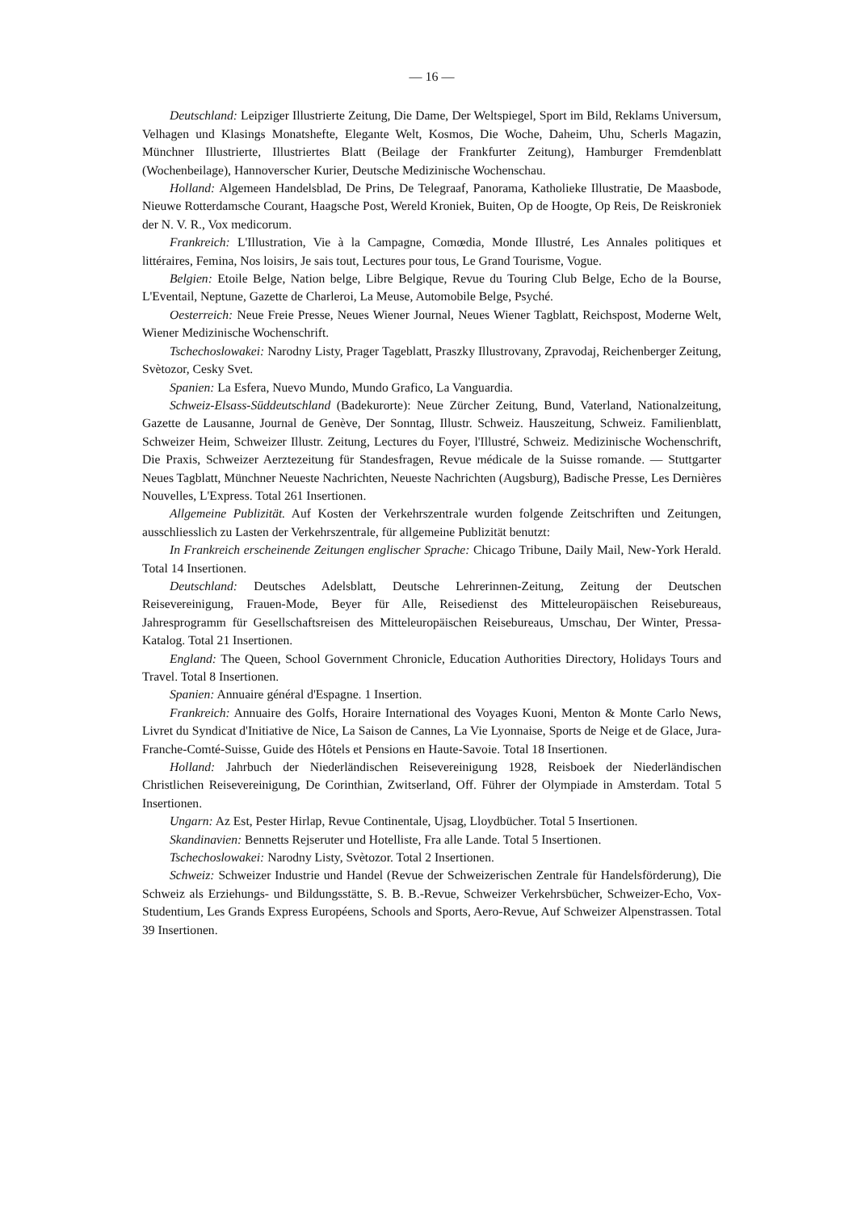— 16 —
Deutschland: Leipziger Illustrierte Zeitung, Die Dame, Der Weltspiegel, Sport im Bild, Reklams Universum, Velhagen und Klasings Monatshefte, Elegante Welt, Kosmos, Die Woche, Daheim, Uhu, Scherls Magazin, Münchner Illustrierte, Illustriertes Blatt (Beilage der Frankfurter Zeitung), Hamburger Fremdenblatt (Wochenbeilage), Hannoverscher Kurier, Deutsche Medizinische Wochenschau.
Holland: Algemeen Handelsblad, De Prins, De Telegraaf, Panorama, Katholieke Illustratie, De Maasbode, Nieuwe Rotterdamsche Courant, Haagsche Post, Wereld Kroniek, Buiten, Op de Hoogte, Op Reis, De Reiskroniek der N. V. R., Vox medicorum.
Frankreich: L'Illustration, Vie à la Campagne, Comœdia, Monde Illustré, Les Annales politiques et littéraires, Femina, Nos loisirs, Je sais tout, Lectures pour tous, Le Grand Tourisme, Vogue.
Belgien: Etoile Belge, Nation belge, Libre Belgique, Revue du Touring Club Belge, Echo de la Bourse, L'Eventail, Neptune, Gazette de Charleroi, La Meuse, Automobile Belge, Psyché.
Oesterreich: Neue Freie Presse, Neues Wiener Journal, Neues Wiener Tagblatt, Reichspost, Moderne Welt, Wiener Medizinische Wochenschrift.
Tschechoslowakei: Narodny Listy, Prager Tageblatt, Praszky Illustrovany, Zpravodaj, Reichenberger Zeitung, Svètozor, Cesky Svet.
Spanien: La Esfera, Nuevo Mundo, Mundo Grafico, La Vanguardia.
Schweiz-Elsass-Süddeutschland (Badekurorte): Neue Zürcher Zeitung, Bund, Vaterland, Nationalzeitung, Gazette de Lausanne, Journal de Genève, Der Sonntag, Illustr. Schweiz. Hauszeitung, Schweiz. Familienblatt, Schweizer Heim, Schweizer Illustr. Zeitung, Lectures du Foyer, l'Illustré, Schweiz. Medizinische Wochenschrift, Die Praxis, Schweizer Aerztezeitung für Standesfragen, Revue médicale de la Suisse romande. — Stuttgarter Neues Tagblatt, Münchner Neueste Nachrichten, Neueste Nachrichten (Augsburg), Badische Presse, Les Dernières Nouvelles, L'Express. Total 261 Insertionen.
Allgemeine Publizität. Auf Kosten der Verkehrszentrale wurden folgende Zeitschriften und Zeitungen, ausschliesslich zu Lasten der Verkehrszentrale, für allgemeine Publizität benutzt:
In Frankreich erscheinende Zeitungen englischer Sprache: Chicago Tribune, Daily Mail, New-York Herald. Total 14 Insertionen.
Deutschland: Deutsches Adelsblatt, Deutsche Lehrerinnen-Zeitung, Zeitung der Deutschen Reisevereinigung, Frauen-Mode, Beyer für Alle, Reisedienst des Mitteleuropäischen Reisebureaus, Jahresprogramm für Gesellschaftsreisen des Mitteleuropäischen Reisebureaus, Umschau, Der Winter, Pressa-Katalog. Total 21 Insertionen.
England: The Queen, School Government Chronicle, Education Authorities Directory, Holidays Tours and Travel. Total 8 Insertionen.
Spanien: Annuaire général d'Espagne. 1 Insertion.
Frankreich: Annuaire des Golfs, Horaire International des Voyages Kuoni, Menton & Monte Carlo News, Livret du Syndicat d'Initiative de Nice, La Saison de Cannes, La Vie Lyonnaise, Sports de Neige et de Glace, Jura-Franche-Comté-Suisse, Guide des Hôtels et Pensions en Haute-Savoie. Total 18 Insertionen.
Holland: Jahrbuch der Niederländischen Reisevereinigung 1928, Reisboek der Niederländischen Christlichen Reisevereinigung, De Corinthian, Zwitserland, Off. Führer der Olympiade in Amsterdam. Total 5 Insertionen.
Ungarn: Az Est, Pester Hirlap, Revue Continentale, Ujsag, Lloydbücher. Total 5 Insertionen.
Skandinavien: Bennetts Rejseruter und Hotelliste, Fra alle Lande. Total 5 Insertionen.
Tschechoslowakei: Narodny Listy, Svètozor. Total 2 Insertionen.
Schweiz: Schweizer Industrie und Handel (Revue der Schweizerischen Zentrale für Handelsförderung), Die Schweiz als Erziehungs- und Bildungsstätte, S. B. B.-Revue, Schweizer Verkehrsbücher, Schweizer-Echo, Vox-Studentium, Les Grands Express Européens, Schools and Sports, Aero-Revue, Auf Schweizer Alpenstrassen. Total 39 Insertionen.